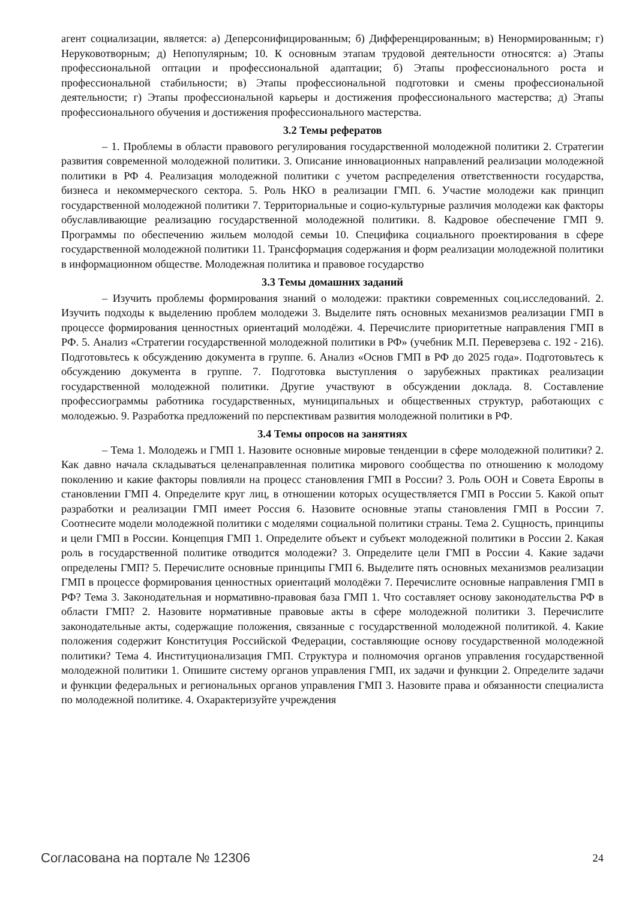агент социализации, является: а) Деперсонифицированным; б) Дифференцированным; в) Ненормированным; г) Неруковотворным; д) Непопулярным; 10. К основным этапам трудовой деятельности относятся: а) Этапы профессиональной оптации и профессиональной адаптации; б) Этапы профессионального роста и профессиональной стабильности; в) Этапы профессиональной подготовки и смены профессиональной деятельности; г) Этапы профессиональной карьеры и достижения профессионального мастерства; д) Этапы профессионального обучения и достижения профессионального мастерства.
3.2 Темы рефератов
– 1. Проблемы в области правового регулирования государственной молодежной политики 2. Стратегии развития современной молодежной политики. 3. Описание инновационных направлений реализации молодежной политики в РФ 4. Реализация молодежной политики с учетом распределения ответственности государства, бизнеса и некоммерческого сектора. 5. Роль НКО в реализации ГМП. 6. Участие молодежи как принцип государственной молодежной политики 7. Территориальные и социо-культурные различия молодежи как факторы обуславливающие реализацию государственной молодежной политики. 8. Кадровое обеспечение ГМП 9. Программы по обеспечению жильем молодой семьи 10. Специфика социального проектирования в сфере государственной молодежной политики 11. Трансформация содержания и форм реализации молодежной политики в информационном обществе. Молодежная политика и правовое государство
3.3 Темы домашних заданий
– Изучить проблемы формирования знаний о молодежи: практики современных соц.исследований. 2. Изучить подходы к выделению проблем молодежи 3. Выделите пять основных механизмов реализации ГМП в процессе формирования ценностных ориентаций молодёжи. 4. Перечислите приоритетные направления ГМП в РФ. 5. Анализ «Стратегии государственной молодежной политики в РФ» (учебник М.П. Переверзева с. 192 - 216). Подготовьтесь к обсуждению документа в группе. 6. Анализ «Основ ГМП в РФ до 2025 года». Подготовьтесь к обсуждению документа в группе. 7. Подготовка выступления о зарубежных практиках реализации государственной молодежной политики. Другие участвуют в обсуждении доклада. 8. Составление профессиограммы работника государственных, муниципальных и общественных структур, работающих с молодежью. 9. Разработка предложений по перспективам развития молодежной политики в РФ.
3.4 Темы опросов на занятиях
– Тема 1. Молодежь и ГМП 1. Назовите основные мировые тенденции в сфере молодежной политики? 2. Как давно начала складываться целенаправленная политика мирового сообщества по отношению к молодому поколению и какие факторы повлияли на процесс становления ГМП в России? 3. Роль ООН и Совета Европы в становлении ГМП 4. Определите круг лиц, в отношении которых осуществляется ГМП в России 5. Какой опыт разработки и реализации ГМП имеет Россия 6. Назовите основные этапы становления ГМП в России 7. Соотнесите модели молодежной политики с моделями социальной политики страны. Тема 2. Сущность, принципы и цели ГМП в России. Концепция ГМП 1. Определите объект и субъект молодежной политики в России 2. Какая роль в государственной политике отводится молодежи? 3. Определите цели ГМП в России 4. Какие задачи определены ГМП? 5. Перечислите основные принципы ГМП 6. Выделите пять основных механизмов реализации ГМП в процессе формирования ценностных ориентаций молодёжи 7. Перечислите основные направления ГМП в РФ? Тема 3. Законодательная и нормативно-правовая база ГМП 1. Что составляет основу законодательства РФ в области ГМП? 2. Назовите нормативные правовые акты в сфере молодежной политики 3. Перечислите законодательные акты, содержащие положения, связанные с государственной молодежной политикой. 4. Какие положения содержит Конституция Российской Федерации, составляющие основу государственной молодежной политики? Тема 4. Институционализация ГМП. Структура и полномочия органов управления государственной молодежной политики 1. Опишите систему органов управления ГМП, их задачи и функции 2. Определите задачи и функции федеральных и региональных органов управления ГМП 3. Назовите права и обязанности специалиста по молодежной политике. 4. Охарактеризуйте учреждения
Согласована на портале № 12306 24